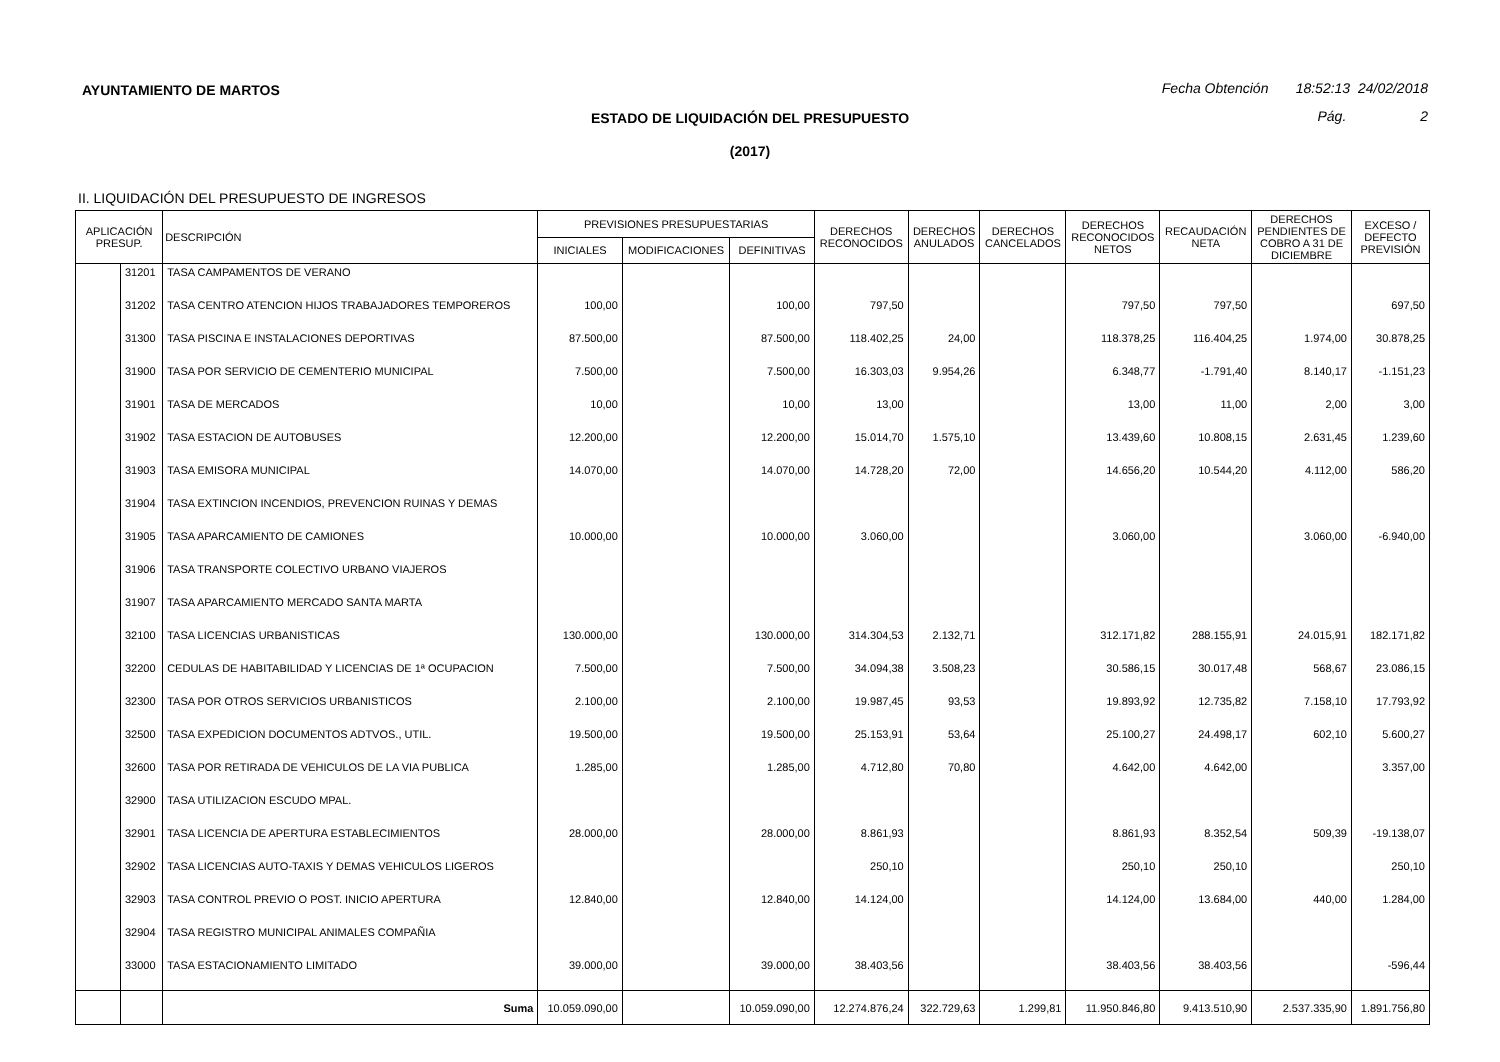AYUNTAMIENTO DE MARTOS
Fecha Obtención 18:52:13 24/02/2018
ESTADO DE LIQUIDACIÓN DEL PRESUPUESTO
Pág. 2
(2017)
II. LIQUIDACIÓN DEL PRESUPUESTO DE INGRESOS
| APLICACIÓN PRESUP. | | DESCRIPCIÓN | PREVISIONES PRESUPUESTARIAS | | | DERECHOS RECONOCIDOS | DERECHOS ANULADOS | DERECHOS CANCELADOS | DERECHOS RECONOCIDOS NETOS | RECAUDACIÓN NETA | DERECHOS PENDIENTES DE COBRO A 31 DE DICIEMBRE | EXCESO / DEFECTO PREVISIÓN |
| --- | --- | --- | --- | --- | --- | --- | --- | --- | --- | --- | --- | --- |
| | | | INICIALES | MODIFICACIONES | DEFINITIVAS | | | | | | | |
| | 31201 | TASA CAMPAMENTOS DE VERANO | | | | | | | | | | |
| | 31202 | TASA CENTRO ATENCION HIJOS TRABAJADORES TEMPOREROS | 100,00 | | 100,00 | 797,50 | | | 797,50 | 797,50 | | 697,50 |
| | 31300 | TASA PISCINA E INSTALACIONES DEPORTIVAS | 87.500,00 | | 87.500,00 | 118.402,25 | 24,00 | | 118.378,25 | 116.404,25 | 1.974,00 | 30.878,25 |
| | 31900 | TASA POR SERVICIO DE CEMENTERIO MUNICIPAL | 7.500,00 | | 7.500,00 | 16.303,03 | 9.954,26 | | 6.348,77 | -1.791,40 | 8.140,17 | -1.151,23 |
| | 31901 | TASA DE MERCADOS | 10,00 | | 10,00 | 13,00 | | | 13,00 | 11,00 | 2,00 | 3,00 |
| | 31902 | TASA ESTACION DE AUTOBUSES | 12.200,00 | | 12.200,00 | 15.014,70 | 1.575,10 | | 13.439,60 | 10.808,15 | 2.631,45 | 1.239,60 |
| | 31903 | TASA EMISORA MUNICIPAL | 14.070,00 | | 14.070,00 | 14.728,20 | 72,00 | | 14.656,20 | 10.544,20 | 4.112,00 | 586,20 |
| | 31904 | TASA EXTINCION INCENDIOS, PREVENCION RUINAS Y DEMAS | | | | | | | | | | |
| | 31905 | TASA APARCAMIENTO DE CAMIONES | 10.000,00 | | 10.000,00 | 3.060,00 | | | 3.060,00 | | 3.060,00 | -6.940,00 |
| | 31906 | TASA TRANSPORTE COLECTIVO URBANO VIAJEROS | | | | | | | | | | |
| | 31907 | TASA APARCAMIENTO MERCADO SANTA MARTA | | | | | | | | | | |
| | 32100 | TASA LICENCIAS URBANISTICAS | 130.000,00 | | 130.000,00 | 314.304,53 | 2.132,71 | | 312.171,82 | 288.155,91 | 24.015,91 | 182.171,82 |
| | 32200 | CEDULAS DE HABITABILIDAD Y LICENCIAS DE 1ª OCUPACION | 7.500,00 | | 7.500,00 | 34.094,38 | 3.508,23 | | 30.586,15 | 30.017,48 | 568,67 | 23.086,15 |
| | 32300 | TASA POR OTROS SERVICIOS URBANISTICOS | 2.100,00 | | 2.100,00 | 19.987,45 | 93,53 | | 19.893,92 | 12.735,82 | 7.158,10 | 17.793,92 |
| | 32500 | TASA EXPEDICION DOCUMENTOS ADTVOS., UTIL. | 19.500,00 | | 19.500,00 | 25.153,91 | 53,64 | | 25.100,27 | 24.498,17 | 602,10 | 5.600,27 |
| | 32600 | TASA POR RETIRADA DE VEHICULOS DE LA VIA PUBLICA | 1.285,00 | | 1.285,00 | 4.712,80 | 70,80 | | 4.642,00 | 4.642,00 | | 3.357,00 |
| | 32900 | TASA UTILIZACION ESCUDO MPAL. | | | | | | | | | | |
| | 32901 | TASA LICENCIA DE APERTURA ESTABLECIMIENTOS | 28.000,00 | | 28.000,00 | 8.861,93 | | | 8.861,93 | 8.352,54 | 509,39 | -19.138,07 |
| | 32902 | TASA LICENCIAS AUTO-TAXIS Y DEMAS VEHICULOS LIGEROS | | | | 250,10 | | | 250,10 | 250,10 | | 250,10 |
| | 32903 | TASA CONTROL PREVIO O POST. INICIO APERTURA | 12.840,00 | | 12.840,00 | 14.124,00 | | | 14.124,00 | 13.684,00 | 440,00 | 1.284,00 |
| | 32904 | TASA REGISTRO MUNICIPAL ANIMALES COMPAÑIA | | | | | | | | | | |
| | 33000 | TASA ESTACIONAMIENTO LIMITADO | 39.000,00 | | 39.000,00 | 38.403,56 | | | 38.403,56 | 38.403,56 | | -596,44 |
| | | Suma | 10.059.090,00 | | 10.059.090,00 | 12.274.876,24 | 322.729,63 | 1.299,81 | 11.950.846,80 | 9.413.510,90 | 2.537.335,90 | 1.891.756,80 |